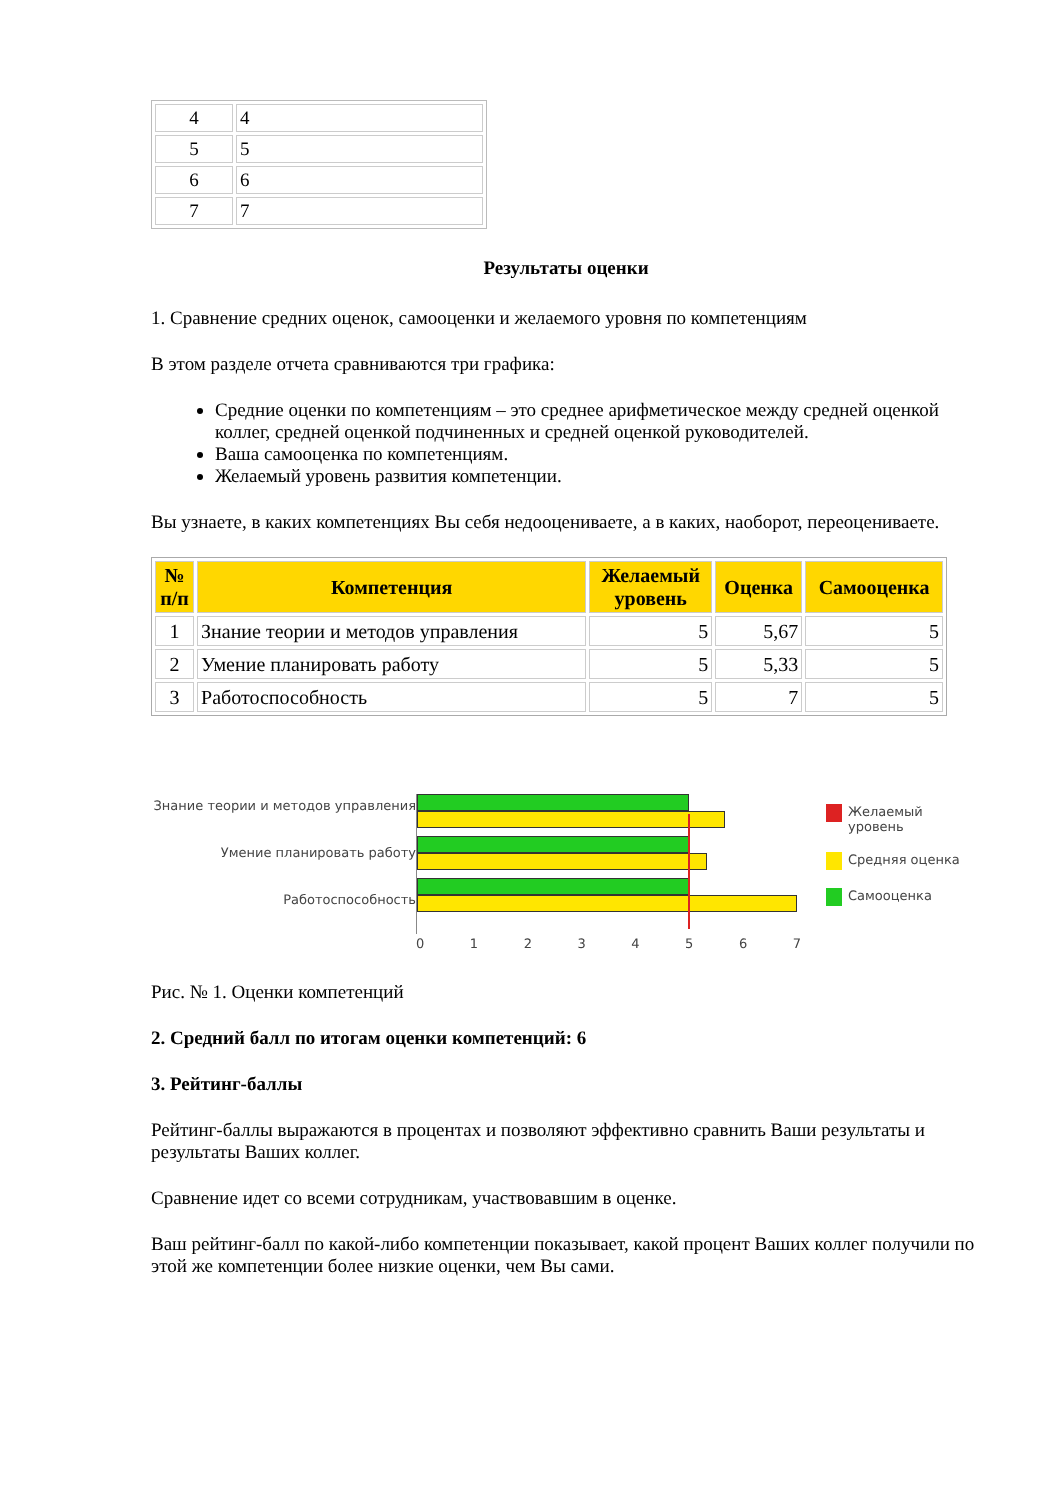| 4 | 4 |
| 5 | 5 |
| 6 | 6 |
| 7 | 7 |
Результаты оценки
1. Сравнение средних оценок, самооценки и желаемого уровня по компетенциям
В этом разделе отчета сравниваются три графика:
Средние оценки по компетенциям – это среднее арифметическое между средней оценкой коллег, средней оценкой подчиненных и средней оценкой руководителей.
Ваша самооценка по компетенциям.
Желаемый уровень развития компетенции.
Вы узнаете, в каких компетенциях Вы себя недооцениваете, а в каких, наоборот, переоцениваете.
| № п/п | Компетенция | Желаемый уровень | Оценка | Самооценка |
| --- | --- | --- | --- | --- |
| 1 | Знание теории и методов управления | 5 | 5,67 | 5 |
| 2 | Умение планировать работу | 5 | 5,33 | 5 |
| 3 | Работоспособность | 5 | 7 | 5 |
Знание теории и методов управления
Умение планировать работу
Работоспособность
0 1 2 3 4 5 6 7
Желаемый
уровень
Средняя оценка
Самооценка
Рис. № 1. Оценки компетенций
2. Средний балл по итогам оценки компетенций: 6
3. Рейтинг-баллы
Рейтинг-баллы выражаются в процентах и позволяют эффективно сравнить Ваши результаты и результаты Ваших коллег.
Сравнение идет со всеми сотрудникам, участвовавшим в оценке.
Ваш рейтинг-балл по какой-либо компетенции показывает, какой процент Ваших коллег получили по этой же компетенции более низкие оценки, чем Вы сами.